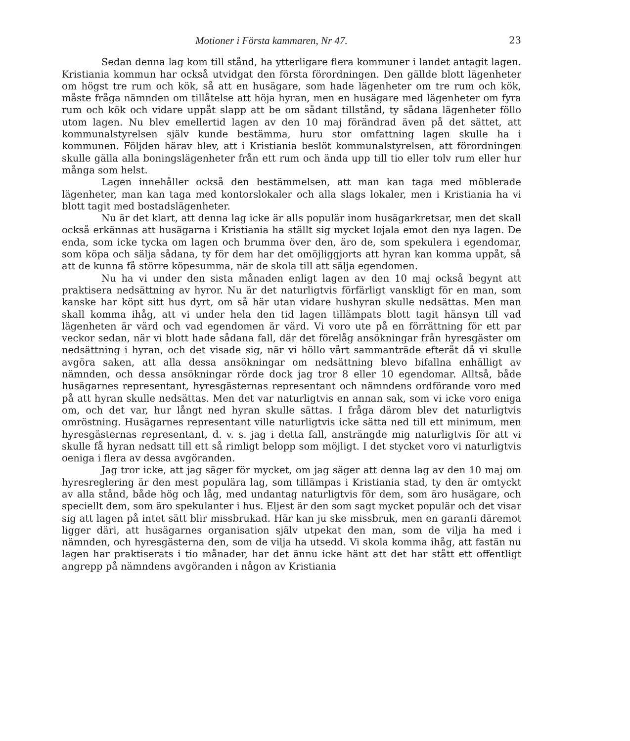Motioner i Första kammaren, Nr 47. 23
Sedan denna lag kom till stånd, ha ytterligare flera kommuner i landet antagit lagen. Kristiania kommun har också utvidgat den första förordningen. Den gällde blott lägenheter om högst tre rum och kök, så att en husägare, som hade lägenheter om tre rum och kök, måste fråga nämnden om tillåtelse att höja hyran, men en husägare med lägenheter om fyra rum och kök och vidare uppåt slapp att be om sådant tillstånd, ty sådana lägenheter föllo utom lagen. Nu blev emellertid lagen av den 10 maj förändrad även på det sättet, att kommunalstyrelsen själv kunde bestämma, huru stor omfattning lagen skulle ha i kommunen. Följden härav blev, att i Kristiania beslöt kommunalstyrelsen, att förordningen skulle gälla alla boningslägenheter från ett rum och ända upp till tio eller tolv rum eller hur många som helst.
Lagen innehåller också den bestämmelsen, att man kan taga med möblerade lägenheter, man kan taga med kontorslokaler och alla slags lokaler, men i Kristiania ha vi blott tagit med bostadslägenheter.
Nu är det klart, att denna lag icke är alls populär inom husägarkretsar, men det skall också erkännas att husägarna i Kristiania ha ställt sig mycket lojala emot den nya lagen. De enda, som icke tycka om lagen och brumma över den, äro de, som spekulera i egendomar, som köpa och sälja sådana, ty för dem har det omöjliggjorts att hyran kan komma uppåt, så att de kunna få större köpesumma, när de skola till att sälja egendomen.
Nu ha vi under den sista månaden enligt lagen av den 10 maj också begynt att praktisera nedsättning av hyror. Nu är det naturligtvis förfärligt vanskligt för en man, som kanske har köpt sitt hus dyrt, om så här utan vidare hushyran skulle nedsättas. Men man skall komma ihåg, att vi under hela den tid lagen tillämpats blott tagit hänsyn till vad lägenheten är värd och vad egendomen är värd. Vi voro ute på en förrättning för ett par veckor sedan, när vi blott hade sådana fall, där det förelåg ansökningar från hyresgäster om nedsättning i hyran, och det visade sig, när vi höllo vårt sammanträde efteråt då vi skulle avgöra saken, att alla dessa ansökningar om nedsättning blevo bifallna enhälligt av nämnden, och dessa ansökningar rörde dock jag tror 8 eller 10 egendomar. Alltså, både husägarnes representant, hyresgästernas representant och nämndens ordförande voro med på att hyran skulle nedsättas. Men det var naturligtvis en annan sak, som vi icke voro eniga om, och det var, hur långt ned hyran skulle sättas. I fråga därom blev det naturligtvis omröstning. Husägarnes representant ville naturligtvis icke sätta ned till ett minimum, men hyresgästernas representant, d. v. s. jag i detta fall, ansträngde mig naturligtvis för att vi skulle få hyran nedsatt till ett så rimligt belopp som möjligt. I det stycket voro vi naturligtvis oeniga i flera av dessa avgöranden.
Jag tror icke, att jag säger för mycket, om jag säger att denna lag av den 10 maj om hyresreglering är den mest populära lag, som tillämpas i Kristiania stad, ty den är omtyckt av alla stånd, både hög och låg, med undantag naturligtvis för dem, som äro husägare, och speciellt dem, som äro spekulanter i hus. Eljest är den som sagt mycket populär och det visar sig att lagen på intet sätt blir missbrukad. Här kan ju ske missbruk, men en garanti däremot ligger däri, att husägarnes organisation själv utpekat den man, som de vilja ha med i nämnden, och hyresgästerna den, som de vilja ha utsedd. Vi skola komma ihåg, att fastän nu lagen har praktiserats i tio månader, har det ännu icke hänt att det har stått ett offentligt angrepp på nämndens avgöranden i någon av Kristiania